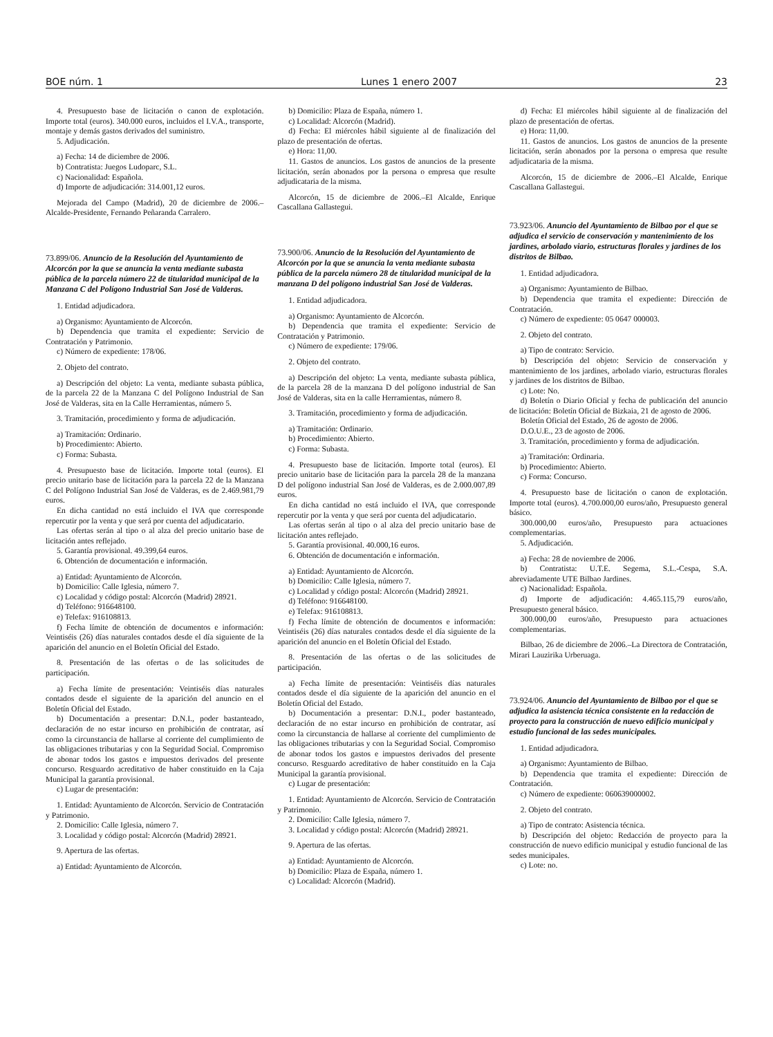BOE núm. 1 Lunes 1 enero 2007 23
4. Presupuesto base de licitación o canon de explotación. Importe total (euros). 340.000 euros, incluidos el I.V.A., transporte, montaje y demás gastos derivados del suministro.
5. Adjudicación.
a) Fecha: 14 de diciembre de 2006.
b) Contratista: Juegos Ludoparc, S.L.
c) Nacionalidad: Española.
d) Importe de adjudicación: 314.001,12 euros.
Mejorada del Campo (Madrid), 20 de diciembre de 2006.–Alcalde-Presidente, Fernando Peñaranda Carralero.
73.899/06. Anuncio de la Resolución del Ayuntamiento de Alcorcón por la que se anuncia la venta mediante subasta pública de la parcela número 22 de titularidad municipal de la Manzana C del Polígono Industrial San José de Valderas.
1. Entidad adjudicadora.
a) Organismo: Ayuntamiento de Alcorcón.
b) Dependencia que tramita el expediente: Servicio de Contratación y Patrimonio.
c) Número de expediente: 178/06.
2. Objeto del contrato.
a) Descripción del objeto: La venta, mediante subasta pública, de la parcela 22 de la Manzana C del Polígono Industrial de San José de Valderas, sita en la Calle Herramientas, número 5.
3. Tramitación, procedimiento y forma de adjudicación.
a) Tramitación: Ordinario.
b) Procedimiento: Abierto.
c) Forma: Subasta.
4. Presupuesto base de licitación. Importe total (euros). El precio unitario base de licitación para la parcela 22 de la Manzana C del Polígono Industrial San José de Valderas, es de 2.469.981,79 euros.
En dicha cantidad no está incluido el IVA que corresponde repercutir por la venta y que será por cuenta del adjudicatario.
Las ofertas serán al tipo o al alza del precio unitario base de licitación antes reflejado.
5. Garantía provisional. 49.399,64 euros.
6. Obtención de documentación e información.
a) Entidad: Ayuntamiento de Alcorcón.
b) Domicilio: Calle Iglesia, número 7.
c) Localidad y código postal: Alcorcón (Madrid) 28921.
d) Teléfono: 916648100.
e) Telefax: 916108813.
f) Fecha límite de obtención de documentos e información: Veintiséis (26) días naturales contados desde el día siguiente de la aparición del anuncio en el Boletín Oficial del Estado.
8. Presentación de las ofertas o de las solicitudes de participación.
a) Fecha límite de presentación: Veintiséis días naturales contados desde el siguiente de la aparición del anuncio en el Boletín Oficial del Estado.
b) Documentación a presentar: D.N.I., poder bastanteado, declaración de no estar incurso en prohibición de contratar, así como la circunstancia de hallarse al corriente del cumplimiento de las obligaciones tributarias y con la Seguridad Social. Compromiso de abonar todos los gastos e impuestos derivados del presente concurso. Resguardo acreditativo de haber constituido en la Caja Municipal la garantía provisional.
c) Lugar de presentación:
1. Entidad: Ayuntamiento de Alcorcón. Servicio de Contratación y Patrimonio.
2. Domicilio: Calle Iglesia, número 7.
3. Localidad y código postal: Alcorcón (Madrid) 28921.
9. Apertura de las ofertas.
a) Entidad: Ayuntamiento de Alcorcón.
b) Domicilio: Plaza de España, número 1.
c) Localidad: Alcorcón (Madrid).
d) Fecha: El miércoles hábil siguiente al de finalización del plazo de presentación de ofertas.
e) Hora: 11,00.
11. Gastos de anuncios. Los gastos de anuncios de la presente licitación, serán abonados por la persona o empresa que resulte adjudicataria de la misma.
Alcorcón, 15 de diciembre de 2006.–El Alcalde, Enrique Cascallana Gallastegui.
73.900/06. Anuncio de la Resolución del Ayuntamiento de Alcorcón por la que se anuncia la venta mediante subasta pública de la parcela número 28 de titularidad municipal de la manzana D del polígono industrial San José de Valderas.
1. Entidad adjudicadora.
a) Organismo: Ayuntamiento de Alcorcón.
b) Dependencia que tramita el expediente: Servicio de Contratación y Patrimonio.
c) Número de expediente: 179/06.
2. Objeto del contrato.
a) Descripción del objeto: La venta, mediante subasta pública, de la parcela 28 de la manzana D del polígono industrial de San José de Valderas, sita en la calle Herramientas, número 8.
3. Tramitación, procedimiento y forma de adjudicación.
a) Tramitación: Ordinario.
b) Procedimiento: Abierto.
c) Forma: Subasta.
4. Presupuesto base de licitación. Importe total (euros). El precio unitario base de licitación para la parcela 28 de la manzana D del polígono industrial San José de Valderas, es de 2.000.007,89 euros.
En dicha cantidad no está incluido el IVA, que corresponde repercutir por la venta y que será por cuenta del adjudicatario.
Las ofertas serán al tipo o al alza del precio unitario base de licitación antes reflejado.
5. Garantía provisional. 40.000,16 euros.
6. Obtención de documentación e información.
a) Entidad: Ayuntamiento de Alcorcón.
b) Domicilio: Calle Iglesia, número 7.
c) Localidad y código postal: Alcorcón (Madrid) 28921.
d) Teléfono: 916648100.
e) Telefax: 916108813.
f) Fecha límite de obtención de documentos e información: Veintiséis (26) días naturales contados desde el día siguiente de la aparición del anuncio en el Boletín Oficial del Estado.
8. Presentación de las ofertas o de las solicitudes de participación.
a) Fecha límite de presentación: Veintiséis días naturales contados desde el día siguiente de la aparición del anuncio en el Boletín Oficial del Estado.
b) Documentación a presentar: D.N.I., poder bastanteado, declaración de no estar incurso en prohibición de contratar, así como la circunstancia de hallarse al corriente del cumplimiento de las obligaciones tributarias y con la Seguridad Social. Compromiso de abonar todos los gastos e impuestos derivados del presente concurso. Resguardo acreditativo de haber constituido en la Caja Municipal la garantía provisional.
c) Lugar de presentación:
1. Entidad: Ayuntamiento de Alcorcón. Servicio de Contratación y Patrimonio.
2. Domicilio: Calle Iglesia, número 7.
3. Localidad y código postal: Alcorcón (Madrid) 28921.
9. Apertura de las ofertas.
a) Entidad: Ayuntamiento de Alcorcón.
b) Domicilio: Plaza de España, número 1.
c) Localidad: Alcorcón (Madrid).
d) Fecha: El miércoles hábil siguiente al de finalización del plazo de presentación de ofertas.
e) Hora: 11,00.
11. Gastos de anuncios. Los gastos de anuncios de la presente licitación, serán abonados por la persona o empresa que resulte adjudicataria de la misma.
Alcorcón, 15 de diciembre de 2006.–El Alcalde, Enrique Cascallana Gallastegui.
73.923/06. Anuncio del Ayuntamiento de Bilbao por el que se adjudica el servicio de conservación y mantenimiento de los jardines, arbolado viario, estructuras florales y jardines de los distritos de Bilbao.
1. Entidad adjudicadora.
a) Organismo: Ayuntamiento de Bilbao.
b) Dependencia que tramita el expediente: Dirección de Contratación.
c) Número de expediente: 05 0647 000003.
2. Objeto del contrato.
a) Tipo de contrato: Servicio.
b) Descripción del objeto: Servicio de conservación y mantenimiento de los jardines, arbolado viario, estructuras florales y jardines de los distritos de Bilbao.
c) Lote: No.
d) Boletín o Diario Oficial y fecha de publicación del anuncio de licitación: Boletín Oficial de Bizkaia, 21 de agosto de 2006.
Boletín Oficial del Estado, 26 de agosto de 2006.
D.O.U.E., 23 de agosto de 2006.
3. Tramitación, procedimiento y forma de adjudicación.
a) Tramitación: Ordinaria.
b) Procedimiento: Abierto.
c) Forma: Concurso.
4. Presupuesto base de licitación o canon de explotación. Importe total (euros). 4.700.000,00 euros/año, Presupuesto general básico.
300.000,00 euros/año, Presupuesto para actuaciones complementarias.
5. Adjudicación.
a) Fecha: 28 de noviembre de 2006.
b) Contratista: U.T.E. Segema, S.L.-Cespa, S.A. abreviadamente UTE Bilbao Jardines.
c) Nacionalidad: Española.
d) Importe de adjudicación: 4.465.115,79 euros/año, Presupuesto general básico.
300.000,00 euros/año, Presupuesto para actuaciones complementarias.
Bilbao, 26 de diciembre de 2006.–La Directora de Contratación, Mirari Lauzirika Urberuaga.
73.924/06. Anuncio del Ayuntamiento de Bilbao por el que se adjudica la asistencia técnica consistente en la redacción de proyecto para la construcción de nuevo edificio municipal y estudio funcional de las sedes municipales.
1. Entidad adjudicadora.
a) Organismo: Ayuntamiento de Bilbao.
b) Dependencia que tramita el expediente: Dirección de Contratación.
c) Número de expediente: 060639000002.
2. Objeto del contrato.
a) Tipo de contrato: Asistencia técnica.
b) Descripción del objeto: Redacción de proyecto para la construcción de nuevo edificio municipal y estudio funcional de las sedes municipales.
c) Lote: no.